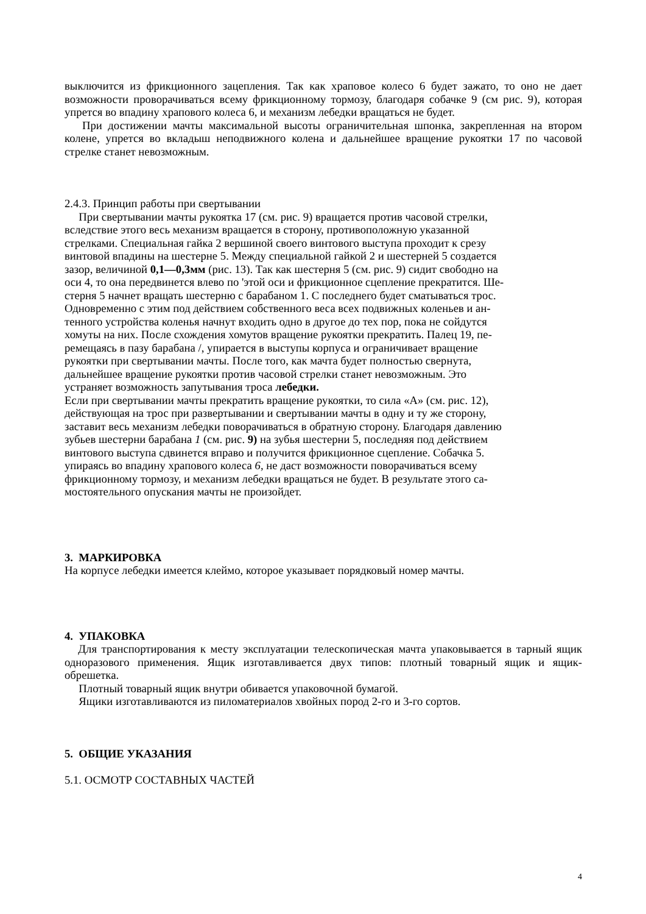выключится из фрикционного зацепления. Так как храповое колесо 6 будет зажато, то оно не дает возможности проворачиваться всему фрикционному тормозу, благодаря собачке 9 (см рис. 9), которая упрется во впадину храпового колеса 6, и механизм лебедки вращаться не будет.
При достижении мачты максимальной высоты ограничительная шпонка, закрепленная на втором колене, упрется во вкладыш неподвижного колена и дальнейшее вращение рукоятки 17 по часовой стрелке станет невозможным.
2.4.3. Принцип работы при свертывании
При свертывании мачты рукоятка 17 (см. рис. 9) вращается против часовой стрелки,
вследствие этого весь механизм вращается в сторону, противоположную указанной
стрелками. Специальная гайка 2 вершиной своего винтового выступа проходит к срезу
винтовой впадины на шестерне 5. Между специальной гайкой 2 и шестерней 5 создается
зазор, величиной 0,1—0,3мм (рис. 13). Так как шестерня 5 (см. рис. 9) сидит свободно на
оси 4, то она передвинется влево по 'этой оси и фрикционное сцепление прекратится. Ше-
стерня 5 начнет вращать шестерню с барабаном 1. С последнего будет сматываться трос.
Одновременно с этим под действием собственного веса всех подвижных коленьев и ан-
тенного устройства коленья начнут входить одно в другое до тех пор, пока не сойдутся
хомуты на них. После схождения хомутов вращение рукоятки прекратить. Палец 19, пе-
ремещаясь в пазу барабана /, упирается в выступы корпуса и ограничивает вращение
рукоятки при свертывании мачты. После того, как мачта будет полностью свернута,
дальнейшее вращение рукоятки против часовой стрелки станет невозможным. Это
устраняет возможность запутывания троса лебедки.
Если при свертывании мачты прекратить вращение рукоятки, то сила «А» (см. рис. 12),
действующая на трос при развертывании и свертывании мачты в одну и ту же сторону,
заставит весь механизм лебедки поворачиваться в обратную сторону. Благодаря давлению
зубьев шестерни барабана 1 (см. рис. 9) на зубья шестерни 5, последняя под действием
винтового выступа сдвинется вправо и получится фрикционное сцепление. Собачка 5.
упираясь во впадину храпового колеса 6, не даст возможности поворачиваться всему
фрикционному тормозу, и механизм лебедки вращаться не будет. В результате этого са-
мостоятельного опускания мачты не произойдет.
3. МАРКИРОВКА
На корпусе лебедки имеется клеймо, которое указывает порядковый номер мачты.
4. УПАКОВКА
Для транспортирования к месту эксплуатации телескопическая мачта упаковывается в тарный ящик одноразового применения. Ящик изготавливается двух типов: плотный товарный ящик и ящик-обрешетка.
Плотный товарный ящик внутри обивается упаковочной бумагой.
Ящики изготавливаются из пиломатериалов хвойных пород 2-го и 3-го сортов.
5. ОБЩИЕ УКАЗАНИЯ
5.1. ОСМОТР СОСТАВНЫХ ЧАСТЕЙ
4